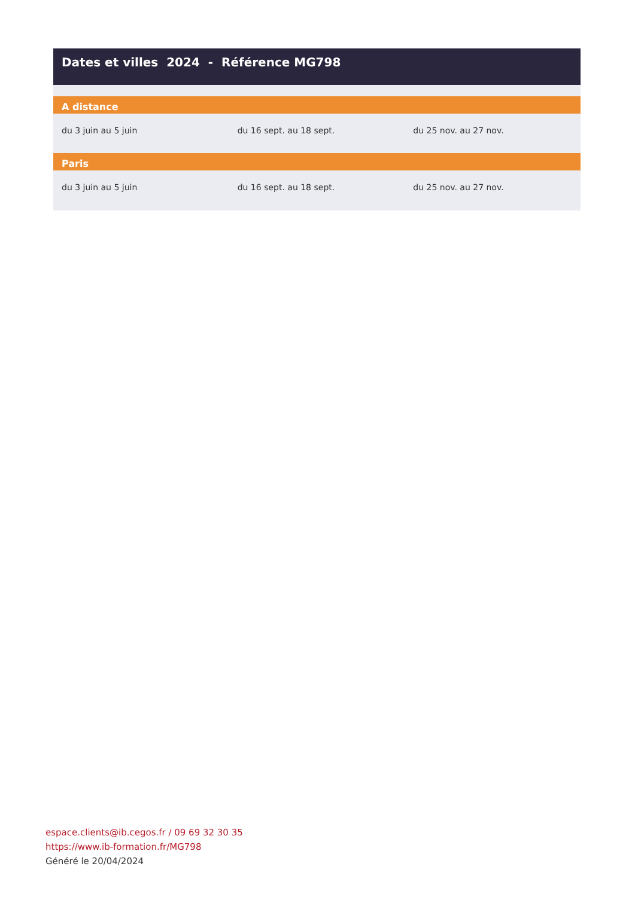Dates et villes 2024 - Référence MG798
A distance
| du 3 juin au 5 juin | du 16 sept. au 18 sept. | du 25 nov. au 27 nov. |
Paris
| du 3 juin au 5 juin | du 16 sept. au 18 sept. | du 25 nov. au 27 nov. |
espace.clients@ib.cegos.fr / 09 69 32 30 35
https://www.ib-formation.fr/MG798
Généré le 20/04/2024